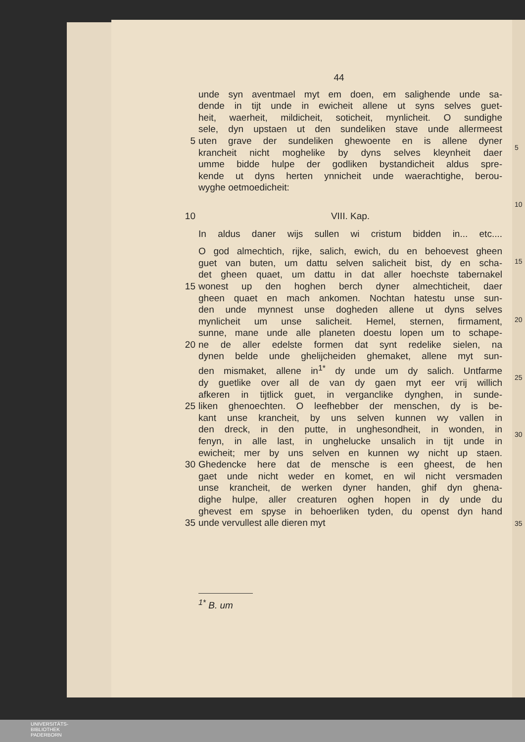44
unde syn aventmael myt em doen, em salighende unde sa-
dende in tijt unde in ewicheit allene ut syns selves guet-
heit, waerheit, mildicheit, soticheit, mynlicheit. O sundighe
sele, dyn upstaen ut den sundeliken stave unde allermeest
5 uten grave der sundeliken ghewoente en is allene dyner
krancheit nicht moghelike by dyns selves kleynheit daer
umme bidde hulpe der godliken bystandicheit aldus spre-
kende ut dyns herten ynnicheit unde waerachtighe, berou-
wyghe oetmoedicheit:
10 VIII. Kap.
In aldus daner wijs sullen wi cristum bidden in... etc....
O god almechtich, rijke, salich, ewich, du en behoevest gheen
guet van buten, um dattu selven salicheit bist, dy en scha-
det gheen quaet, um dattu in dat aller hoechste tabernakel
15 wonest up den hoghen berch dyner almechticheit, daer
gheen quaet en mach ankomen. Nochtan hatestu unse sun-
den unde mynnest unse dogheden allene ut dyns selves
mynlicheit um unse salicheit. Hemel, sternen, firmament,
sunne, mane unde alle planeten doestu lopen um to schape-
20 ne de aller edelste formen dat synt redelike sielen, na
dynen belde unde ghelijcheiden ghemaket, allene myt sun-
den mismaket, allene in<sup>1*</sup> dy unde um dy salich. Untfarme
dy guetlike over all de van dy gaen myt eer vrij willich
afkeren in tijtlick guet, in verganclike dynghen, in sunde-
25 liken ghenoechten. O leefhebber der menschen, dy is be-
kant unse krancheit, by uns selven kunnen wy vallen in
den dreck, in den putte, in unghesondheit, in wonden, in
fenyn, in alle last, in unghelucke unsalich in tijt unde in
ewicheit; mer by uns selven en kunnen wy nicht up staen.
30 Ghedencke here dat de mensche is een gheest, de hen
gaet unde nicht weder en komet, en wil nicht versmaden
unse krancheit, de werken dyner handen, ghif dyn ghena-
dighe hulpe, aller creaturen oghen hopen in dy unde du
ghevest em spyse in behoerliken tyden, du openst dyn hand
35 unde vervullest alle dieren myt
<sup>1*</sup> B. um
5
10
15
20
25
30
35
UNIVERSITÄTS-
BIBLIOTHEK
PADERBORN